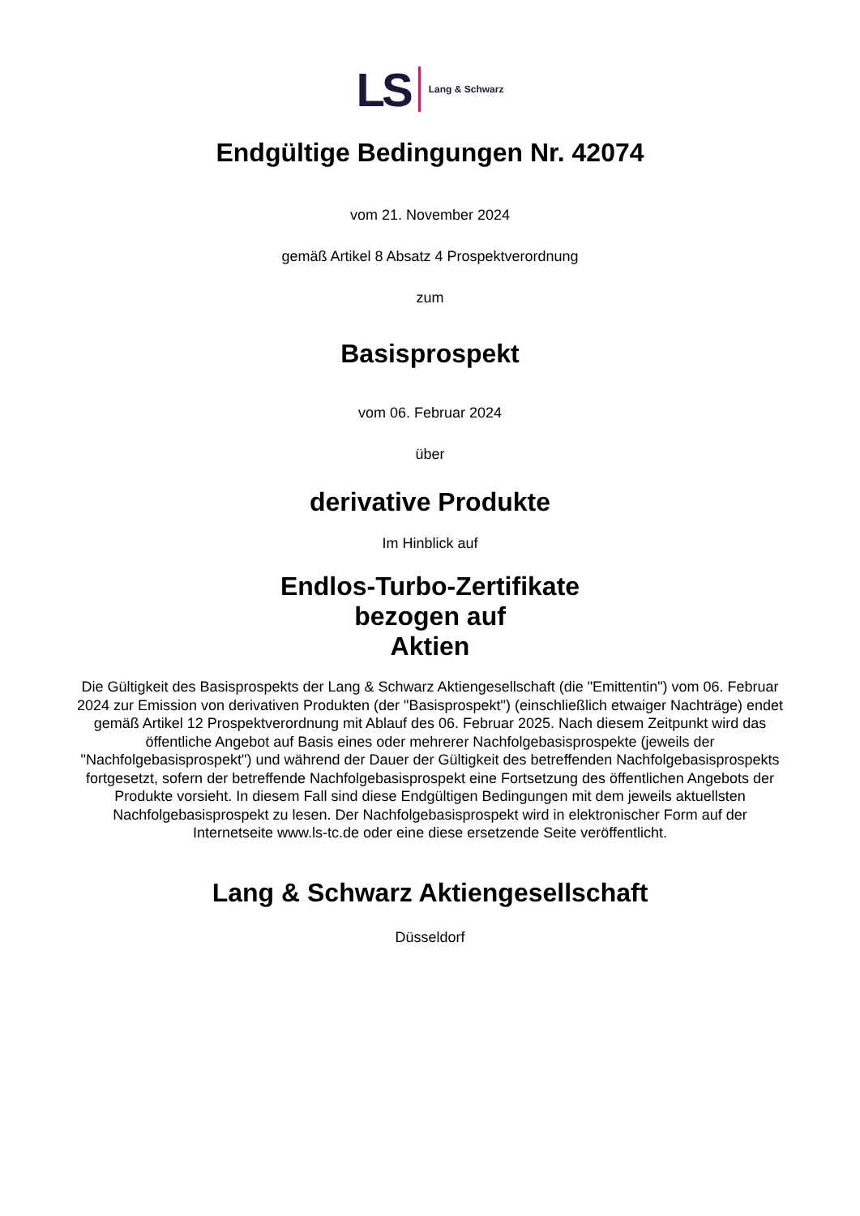LS Lang & Schwarz
Endgültige Bedingungen Nr. 42074
vom 21. November 2024
gemäß Artikel 8 Absatz 4 Prospektverordnung
zum
Basisprospekt
vom 06. Februar 2024
über
derivative Produkte
Im Hinblick auf
Endlos-Turbo-Zertifikate
bezogen auf
Aktien
Die Gültigkeit des Basisprospekts der Lang & Schwarz Aktiengesellschaft (die "Emittentin") vom 06. Februar 2024 zur Emission von derivativen Produkten (der "Basisprospekt") (einschließlich etwaiger Nachträge) endet gemäß Artikel 12 Prospektverordnung mit Ablauf des 06. Februar 2025. Nach diesem Zeitpunkt wird das öffentliche Angebot auf Basis eines oder mehrerer Nachfolgebasisprospekte (jeweils der "Nachfolgebasisprospekt") und während der Dauer der Gültigkeit des betreffenden Nachfolgebasisprospekts fortgesetzt, sofern der betreffende Nachfolgebasisprospekt eine Fortsetzung des öffentlichen Angebots der Produkte vorsieht. In diesem Fall sind diese Endgültigen Bedingungen mit dem jeweils aktuellsten Nachfolgebasisprospekt zu lesen. Der Nachfolgebasisprospekt wird in elektronischer Form auf der Internetseite www.ls-tc.de oder eine diese ersetzende Seite veröffentlicht.
Lang & Schwarz Aktiengesellschaft
Düsseldorf